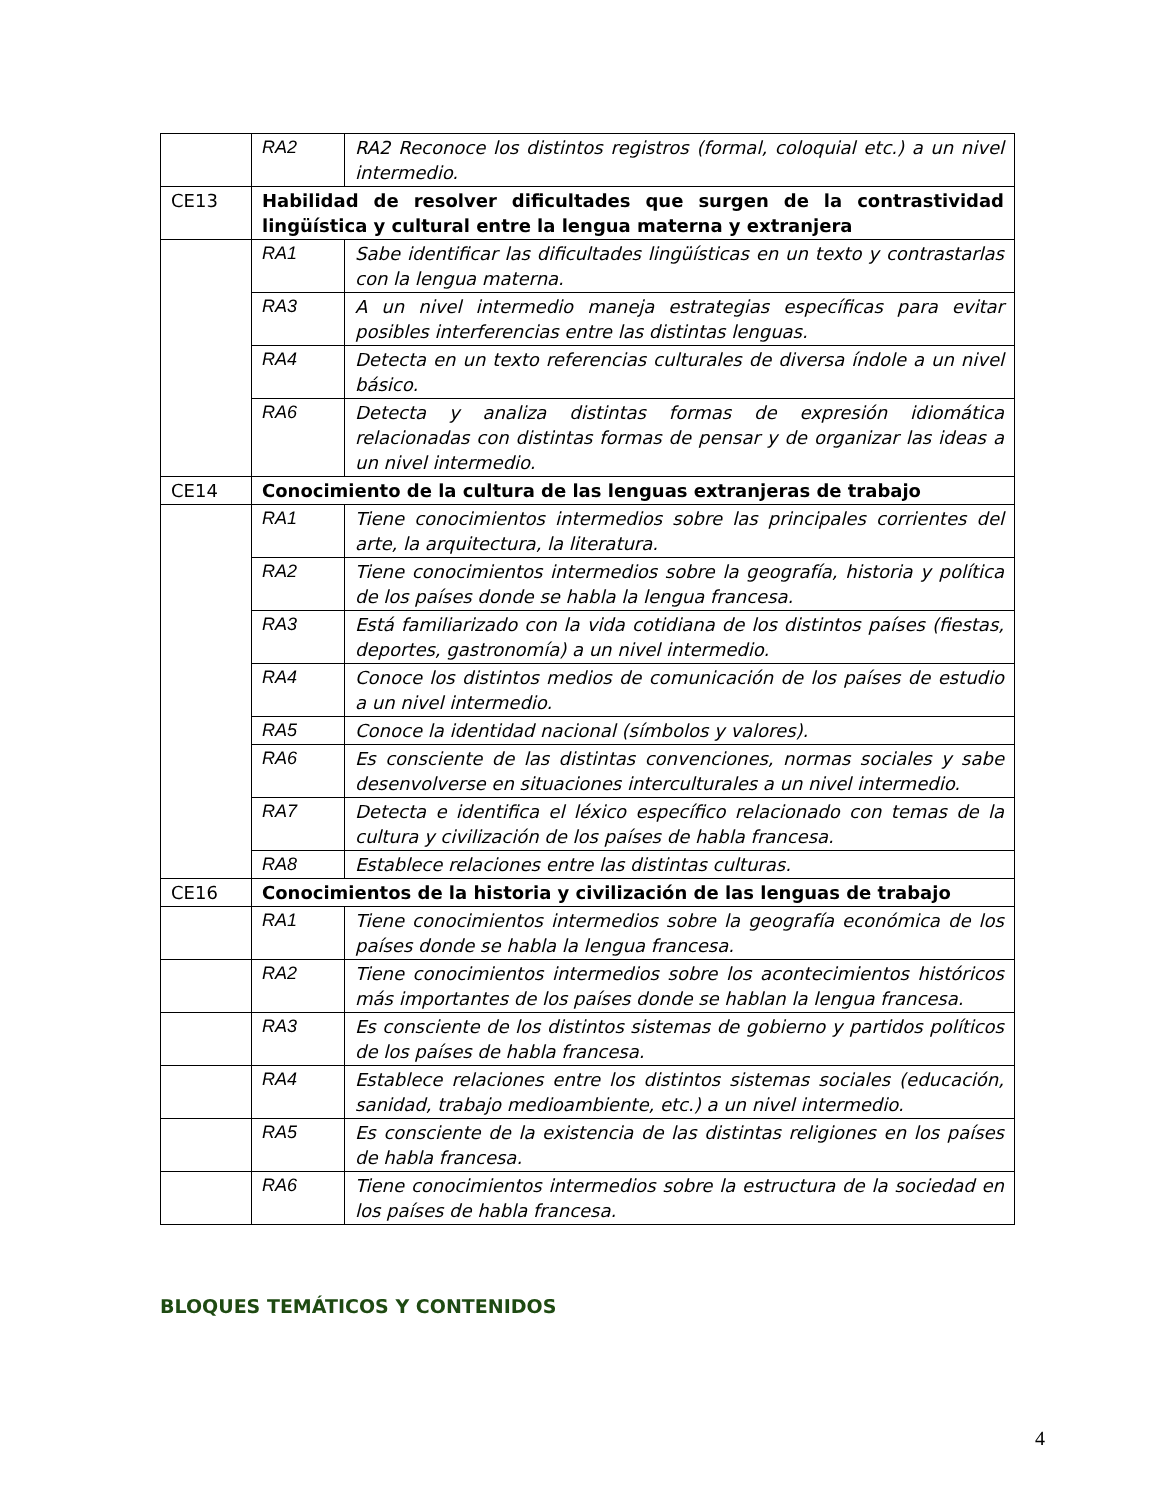| | RA2 | RA2 Reconoce los distintos registros (formal, coloquial etc.) a un nivel intermedio. |
| CE13 | Habilidad de resolver dificultades que surgen de la contrastividad lingüística y cultural entre la lengua materna y extranjera | |
| | RA1 | Sabe identificar las dificultades lingüísticas en un texto y contrastarlas con la lengua materna. |
| | RA3 | A un nivel intermedio maneja estrategias específicas para evitar posibles interferencias entre las distintas lenguas. |
| | RA4 | Detecta en un texto referencias culturales de diversa índole a un nivel básico. |
| | RA6 | Detecta y analiza distintas formas de expresión idiomática relacionadas con distintas formas de pensar y de organizar las ideas a un nivel intermedio. |
| CE14 | Conocimiento de la cultura de las lenguas extranjeras de trabajo | |
| | RA1 | Tiene conocimientos intermedios sobre las principales corrientes del arte, la arquitectura, la literatura. |
| | RA2 | Tiene conocimientos intermedios sobre la geografía, historia y política de los países donde se habla la lengua francesa. |
| | RA3 | Está familiarizado con la vida cotidiana de los distintos países (fiestas, deportes, gastronomía) a un nivel intermedio. |
| | RA4 | Conoce los distintos medios de comunicación de los países de estudio a un nivel intermedio. |
| | RA5 | Conoce la identidad nacional (símbolos y valores). |
| | RA6 | Es consciente de las distintas convenciones, normas sociales y sabe desenvolverse en situaciones interculturales a un nivel intermedio. |
| | RA7 | Detecta e identifica el léxico específico relacionado con temas de la cultura y civilización de los países de habla francesa. |
| | RA8 | Establece relaciones entre las distintas culturas. |
| CE16 | Conocimientos de la historia y civilización de las lenguas de trabajo | |
| | RA1 | Tiene conocimientos intermedios sobre la geografía económica de los países donde se habla la lengua francesa. |
| | RA2 | Tiene conocimientos intermedios sobre los acontecimientos históricos más importantes de los países donde se hablan la lengua francesa. |
| | RA3 | Es consciente de los distintos sistemas de gobierno y partidos políticos de los países de habla francesa. |
| | RA4 | Establece relaciones entre los distintos sistemas sociales (educación, sanidad, trabajo medioambiente, etc.) a un nivel intermedio. |
| | RA5 | Es consciente de la existencia de las distintas religiones en los países de habla francesa. |
| | RA6 | Tiene conocimientos intermedios sobre la estructura de la sociedad en los países de habla francesa. |
BLOQUES TEMÁTICOS Y CONTENIDOS
4